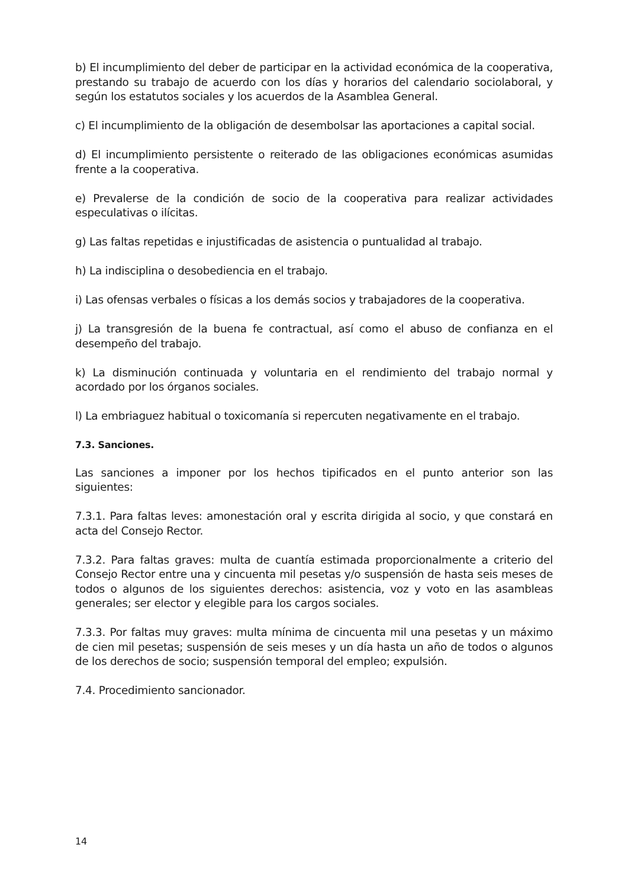b) El incumplimiento del deber de participar en la actividad económica de la cooperativa, prestando su trabajo de acuerdo con los días y horarios del calendario sociolaboral, y según los estatutos sociales y los acuerdos de la Asamblea General.
c) El incumplimiento de la obligación de desembolsar las aportaciones a capital social.
d) El incumplimiento persistente o reiterado de las obligaciones económicas asumidas frente a la cooperativa.
e) Prevalerse de la condición de socio de la cooperativa para realizar actividades especulativas o ilícitas.
g) Las faltas repetidas e injustificadas de asistencia o puntualidad al trabajo.
h) La indisciplina o desobediencia en el trabajo.
i) Las ofensas verbales o físicas a los demás socios y trabajadores de la cooperativa.
j) La transgresión de la buena fe contractual, así como el abuso de confianza en el desempeño del trabajo.
k) La disminución continuada y voluntaria en el rendimiento del trabajo normal y acordado por los órganos sociales.
l) La embriaguez habitual o toxicomanía si repercuten negativamente en el trabajo.
7.3. Sanciones.
Las sanciones a imponer por los hechos tipificados en el punto anterior son las siguientes:
7.3.1. Para faltas leves: amonestación oral y escrita dirigida al socio, y que constará en acta del Consejo Rector.
7.3.2. Para faltas graves: multa de cuantía estimada proporcionalmente a criterio del Consejo Rector entre una y cincuenta mil pesetas y/o suspensión de hasta seis meses de todos o algunos de los siguientes derechos: asistencia, voz y voto en las asambleas generales; ser elector y elegible para los cargos sociales.
7.3.3. Por faltas muy graves: multa mínima de cincuenta mil una pesetas y un máximo de cien mil pesetas; suspensión de seis meses y un día hasta un año de todos o algunos de los derechos de socio; suspensión temporal del empleo; expulsión.
7.4. Procedimiento sancionador.
14